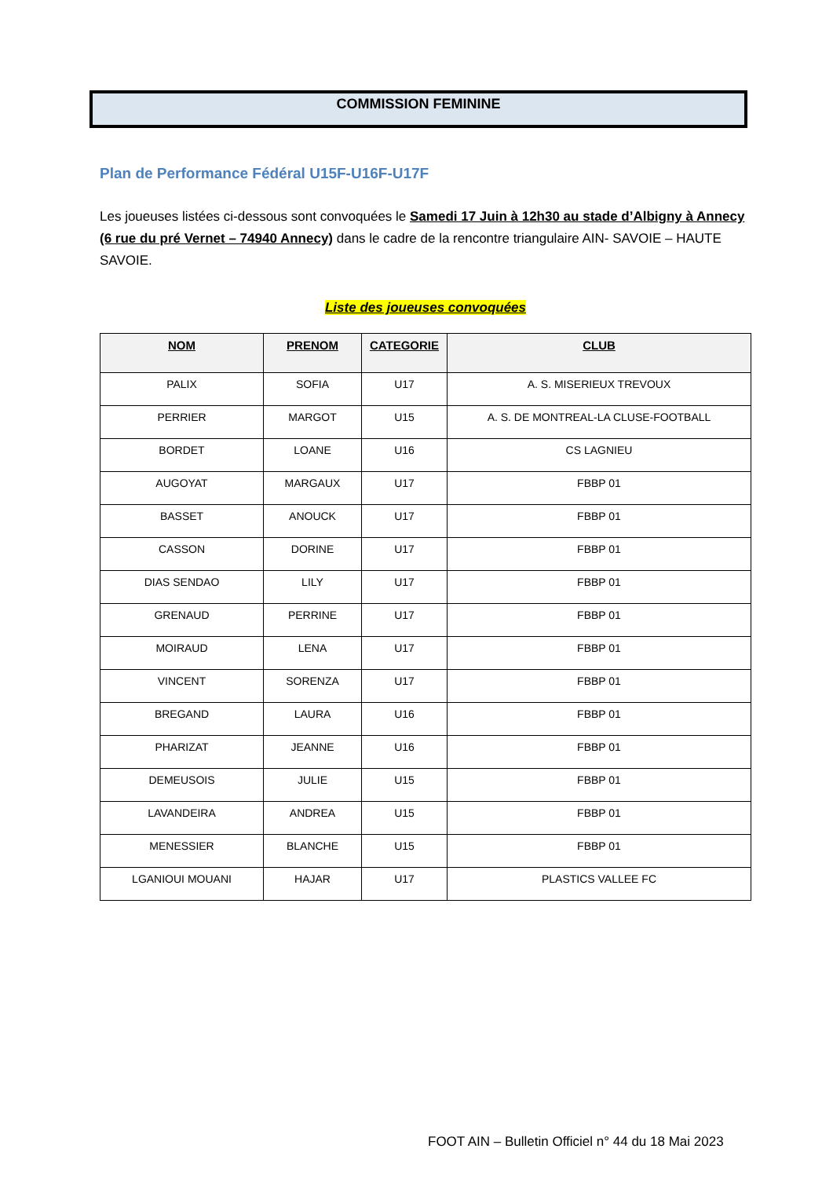COMMISSION FEMININE
Plan de Performance Fédéral U15F-U16F-U17F
Les joueuses listées ci-dessous sont convoquées le Samedi 17 Juin à 12h30 au stade d’Albigny à Annecy (6 rue du pré Vernet – 74940 Annecy) dans le cadre de la rencontre triangulaire AIN- SAVOIE – HAUTE SAVOIE.
Liste des joueuses convoquées
| NOM | PRENOM | CATEGORIE | CLUB |
| --- | --- | --- | --- |
| PALIX | SOFIA | U17 | A. S. MISERIEUX TREVOUX |
| PERRIER | MARGOT | U15 | A. S. DE MONTREAL-LA CLUSE-FOOTBALL |
| BORDET | LOANE | U16 | CS LAGNIEU |
| AUGOYAT | MARGAUX | U17 | FBBP 01 |
| BASSET | ANOUCK | U17 | FBBP 01 |
| CASSON | DORINE | U17 | FBBP 01 |
| DIAS SENDAO | LILY | U17 | FBBP 01 |
| GRENAUD | PERRINE | U17 | FBBP 01 |
| MOIRAUD | LENA | U17 | FBBP 01 |
| VINCENT | SORENZA | U17 | FBBP 01 |
| BREGAND | LAURA | U16 | FBBP 01 |
| PHARIZAT | JEANNE | U16 | FBBP 01 |
| DEMEUSOIS | JULIE | U15 | FBBP 01 |
| LAVANDEIRA | ANDREA | U15 | FBBP 01 |
| MENESSIER | BLANCHE | U15 | FBBP 01 |
| LGANIOUI MOUANI | HAJAR | U17 | PLASTICS VALLEE FC |
FOOT AIN – Bulletin Officiel n° 44 du 18 Mai 2023